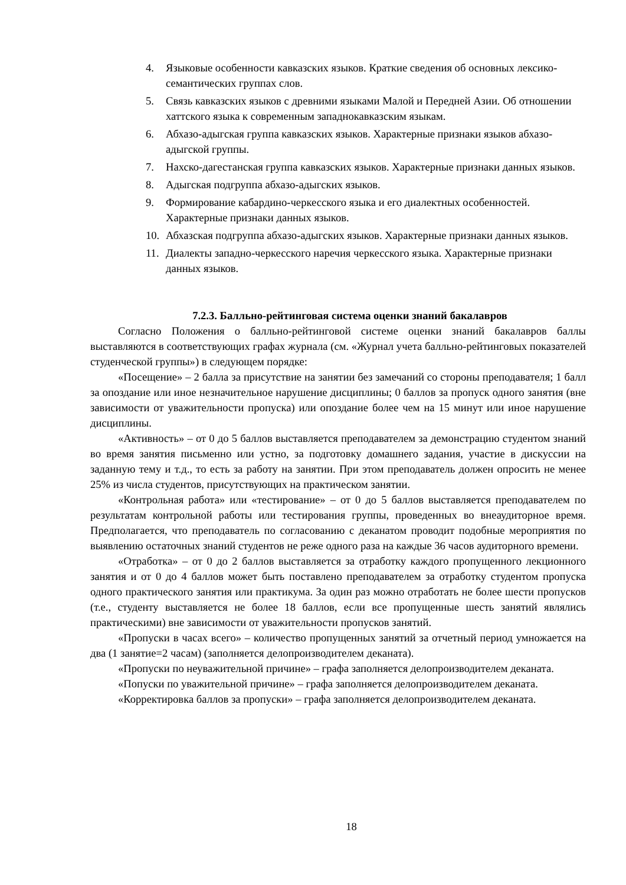4. Языковые особенности кавказских языков. Краткие сведения об основных лексико-семантических группах слов.
5. Связь кавказских языков с древними языками Малой и Передней Азии. Об отношении хаттского языка к современным западнокавказским языкам.
6. Абхазо-адыгская группа кавказских языков. Характерные признаки языков абхазо-адыгской группы.
7. Нахско-дагестанская группа кавказских языков. Характерные признаки данных языков.
8. Адыгская подгруппа абхазо-адыгских языков.
9. Формирование кабардино-черкесского языка и его диалектных особенностей. Характерные признаки данных языков.
10. Абхазская подгруппа абхазо-адыгских языков. Характерные признаки данных языков.
11. Диалекты западно-черкесского наречия черкесского языка. Характерные признаки данных языков.
7.2.3. Балльно-рейтинговая система оценки знаний бакалавров
Согласно Положения о балльно-рейтинговой системе оценки знаний бакалавров баллы выставляются в соответствующих графах журнала (см. «Журнал учета балльно-рейтинговых показателей студенческой группы») в следующем порядке:
«Посещение» – 2 балла за присутствие на занятии без замечаний со стороны преподавателя; 1 балл за опоздание или иное незначительное нарушение дисциплины; 0 баллов за пропуск одного занятия (вне зависимости от уважительности пропуска) или опоздание более чем на 15 минут или иное нарушение дисциплины.
«Активность» – от 0 до 5 баллов выставляется преподавателем за демонстрацию студентом знаний во время занятия письменно или устно, за подготовку домашнего задания, участие в дискуссии на заданную тему и т.д., то есть за работу на занятии. При этом преподаватель должен опросить не менее 25% из числа студентов, присутствующих на практическом занятии.
«Контрольная работа» или «тестирование» – от 0 до 5 баллов выставляется преподавателем по результатам контрольной работы или тестирования группы, проведенных во внеаудиторное время. Предполагается, что преподаватель по согласованию с деканатом проводит подобные мероприятия по выявлению остаточных знаний студентов не реже одного раза на каждые 36 часов аудиторного времени.
«Отработка» – от 0 до 2 баллов выставляется за отработку каждого пропущенного лекционного занятия и от 0 до 4 баллов может быть поставлено преподавателем за отработку студентом пропуска одного практического занятия или практикума. За один раз можно отработать не более шести пропусков (т.е., студенту выставляется не более 18 баллов, если все пропущенные шесть занятий являлись практическими) вне зависимости от уважительности пропусков занятий.
«Пропуски в часах всего» – количество пропущенных занятий за отчетный период умножается на два (1 занятие=2 часам) (заполняется делопроизводителем деканата).
«Пропуски по неуважительной причине» – графа заполняется делопроизводителем деканата.
«Попуски по уважительной причине» – графа заполняется делопроизводителем деканата.
«Корректировка баллов за пропуски» – графа заполняется делопроизводителем деканата.
18